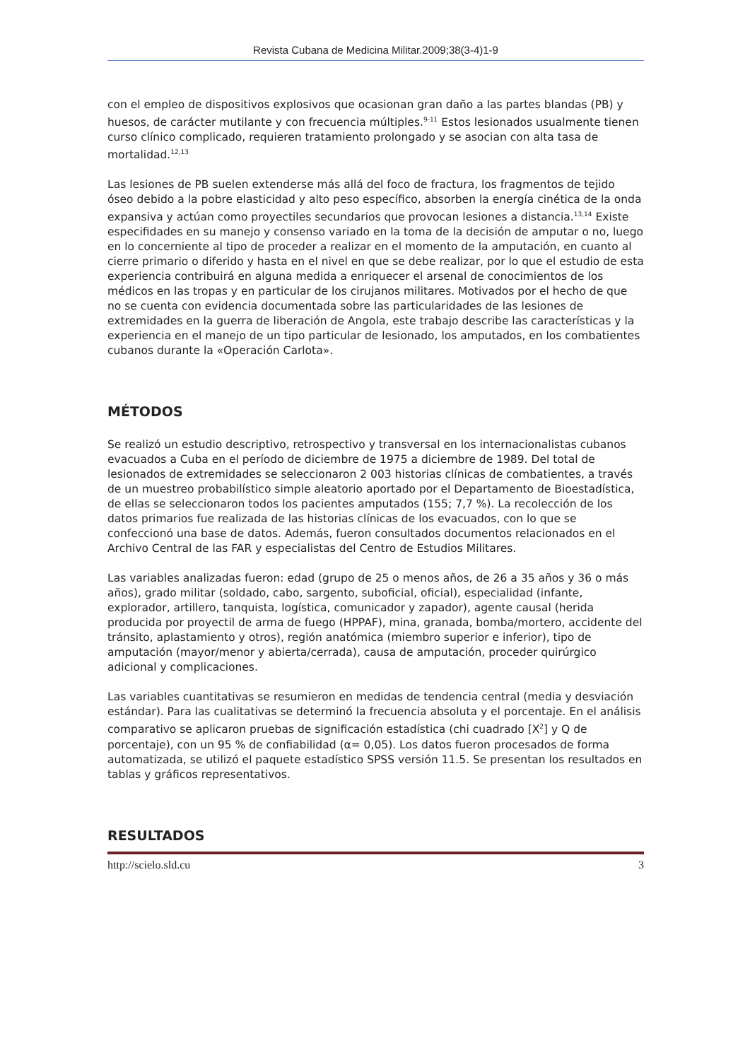Revista Cubana de Medicina Militar.2009;38(3-4)1-9
con el empleo de dispositivos explosivos que ocasionan gran daño a las partes blandas (PB) y huesos, de carácter mutilante y con frecuencia múltiples.<sup>9-11</sup> Estos lesionados usualmente tienen curso clínico complicado, requieren tratamiento prolongado y se asocian con alta tasa de mortalidad.<sup>12,13</sup>
Las lesiones de PB suelen extenderse más allá del foco de fractura, los fragmentos de tejido óseo debido a la pobre elasticidad y alto peso específico, absorben la energía cinética de la onda expansiva y actúan como proyectiles secundarios que provocan lesiones a distancia.<sup>13,14</sup> Existe especifidades en su manejo y consenso variado en la toma de la decisión de amputar o no, luego en lo concerniente al tipo de proceder a realizar en el momento de la amputación, en cuanto al cierre primario o diferido y hasta en el nivel en que se debe realizar, por lo que el estudio de esta experiencia contribuirá en alguna medida a enriquecer el arsenal de conocimientos de los médicos en las tropas y en particular de los cirujanos militares. Motivados por el hecho de que no se cuenta con evidencia documentada sobre las particularidades de las lesiones de extremidades en la guerra de liberación de Angola, este trabajo describe las características y la experiencia en el manejo de un tipo particular de lesionado, los amputados, en los combatientes cubanos durante la «Operación Carlota».
MÉTODOS
Se realizó un estudio descriptivo, retrospectivo y transversal en los internacionalistas cubanos evacuados a Cuba en el período de diciembre de 1975 a diciembre de 1989. Del total de lesionados de extremidades se seleccionaron 2 003 historias clínicas de combatientes, a través de un muestreo probabilístico simple aleatorio aportado por el Departamento de Bioestadística, de ellas se seleccionaron todos los pacientes amputados (155; 7,7 %). La recolección de los datos primarios fue realizada de las historias clínicas de los evacuados, con lo que se confeccionó una base de datos. Además, fueron consultados documentos relacionados en el Archivo Central de las FAR y especialistas del Centro de Estudios Militares.
Las variables analizadas fueron: edad (grupo de 25 o menos años, de 26 a 35 años y 36 o más años), grado militar (soldado, cabo, sargento, suboficial, oficial), especialidad (infante, explorador, artillero, tanquista, logística, comunicador y zapador), agente causal (herida producida por proyectil de arma de fuego (HPPAF), mina, granada, bomba/mortero, accidente del tránsito, aplastamiento y otros), región anatómica (miembro superior e inferior), tipo de amputación (mayor/menor y abierta/cerrada), causa de amputación, proceder quirúrgico adicional y complicaciones.
Las variables cuantitativas se resumieron en medidas de tendencia central (media y desviación estándar). Para las cualitativas se determinó la frecuencia absoluta y el porcentaje. En el análisis comparativo se aplicaron pruebas de significación estadística (chi cuadrado [X<sup>2</sup>] y Q de porcentaje), con un 95 % de confiabilidad (α= 0,05). Los datos fueron procesados de forma automatizada, se utilizó el paquete estadístico SPSS versión 11.5. Se presentan los resultados en tablas y gráficos representativos.
RESULTADOS
http://scielo.sld.cu 3